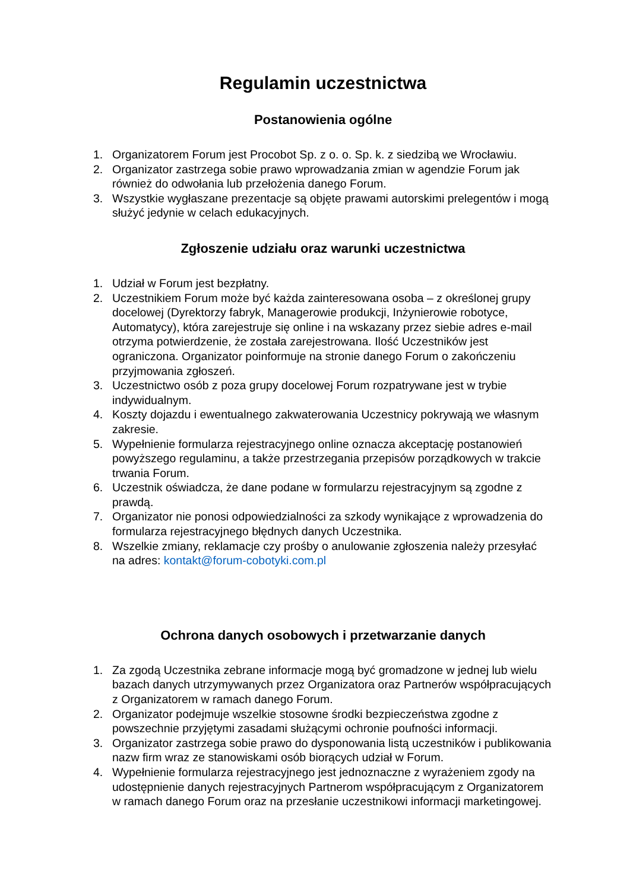Regulamin uczestnictwa
Postanowienia ogólne
1. Organizatorem Forum jest Procobot Sp. z o. o. Sp. k. z siedzibą we Wrocławiu.
2. Organizator zastrzega sobie prawo wprowadzania zmian w agendzie Forum jak również do odwołania lub przełożenia danego Forum.
3. Wszystkie wygłaszane prezentacje są objęte prawami autorskimi prelegentów i mogą służyć jedynie w celach edukacyjnych.
Zgłoszenie udziału oraz warunki uczestnictwa
1. Udział w Forum jest bezpłatny.
2. Uczestnikiem Forum może być każda zainteresowana osoba – z określonej grupy docelowej (Dyrektorzy fabryk, Managerowie produkcji, Inżynierowie robotyce, Automatycy), która zarejestruje się online i na wskazany przez siebie adres e-mail otrzyma potwierdzenie, że została zarejestrowana. Ilość Uczestników jest ograniczona. Organizator poinformuje na stronie danego Forum o zakończeniu przyjmowania zgłoszeń.
3. Uczestnictwo osób z poza grupy docelowej Forum rozpatrywane jest w trybie indywidualnym.
4. Koszty dojazdu i ewentualnego zakwaterowania Uczestnicy pokrywają we własnym zakresie.
5. Wypełnienie formularza rejestracyjnego online oznacza akceptację postanowień powyższego regulaminu, a także przestrzegania przepisów porządkowych w trakcie trwania Forum.
6. Uczestnik oświadcza, że dane podane w formularzu rejestracyjnym są zgodne z prawdą.
7. Organizator nie ponosi odpowiedzialności za szkody wynikające z wprowadzenia do formularza rejestracyjnego błędnych danych Uczestnika.
8. Wszelkie zmiany, reklamacje czy prośby o anulowanie zgłoszenia należy przesyłać na adres: kontakt@forum-cobotyki.com.pl
Ochrona danych osobowych i przetwarzanie danych
1. Za zgodą Uczestnika zebrane informacje mogą być gromadzone w jednej lub wielu bazach danych utrzymywanych przez Organizatora oraz Partnerów współpracujących z Organizatorem w ramach danego Forum.
2. Organizator podejmuje wszelkie stosowne środki bezpieczeństwa zgodne z powszechnie przyjętymi zasadami służącymi ochronie poufności informacji.
3. Organizator zastrzega sobie prawo do dysponowania listą uczestników i publikowania nazw firm wraz ze stanowiskami osób biorących udział w Forum.
4. Wypełnienie formularza rejestracyjnego jest jednoznaczne z wyrażeniem zgody na udostępnienie danych rejestracyjnych Partnerom współpracującym z Organizatorem w ramach danego Forum oraz na przesłanie uczestnikowi informacji marketingowej.